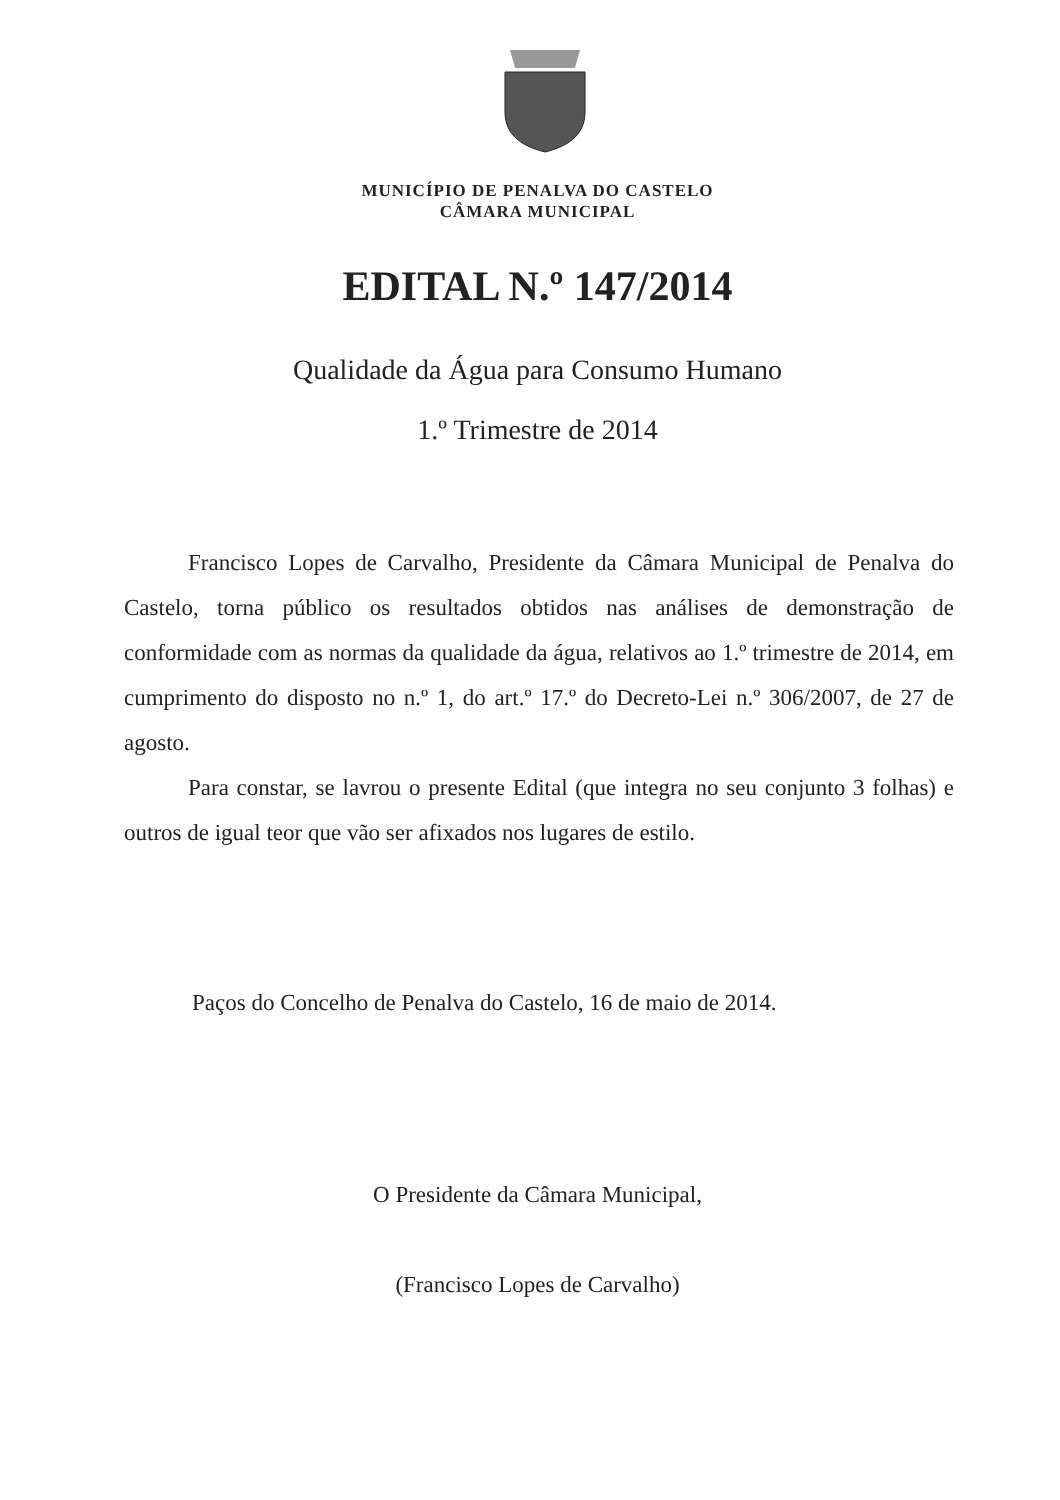MUNICÍPIO DE PENALVA DO CASTELO
CÂMARA MUNICIPAL
EDITAL N.º 147/2014
Qualidade da Água para Consumo Humano
1.º Trimestre de 2014
Francisco Lopes de Carvalho, Presidente da Câmara Municipal de Penalva do Castelo, torna público os resultados obtidos nas análises de demonstração de conformidade com as normas da qualidade da água, relativos ao 1.º trimestre de 2014, em cumprimento do disposto no n.º 1, do art.º 17.º do Decreto-Lei n.º 306/2007, de 27 de agosto.
Para constar, se lavrou o presente Edital (que integra no seu conjunto 3 folhas) e outros de igual teor que vão ser afixados nos lugares de estilo.
Paços do Concelho de Penalva do Castelo, 16 de maio de 2014.
O Presidente da Câmara Municipal,
(Francisco Lopes de Carvalho)